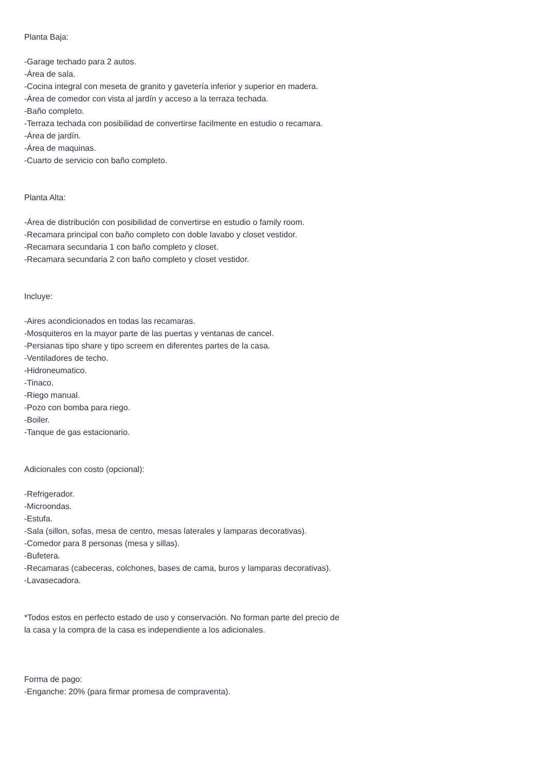Planta Baja:
-Garage techado para 2 autos.
-Área de sala.
-Cocina integral con meseta de granito y gavetería inferior y superior en madera.
-Área de comedor con vista al jardín y acceso a la terraza techada.
-Baño completo.
-Terraza techada con posibilidad de convertirse facilmente en estudio o recamara.
-Área de jardín.
-Área de maquinas.
-Cuarto de servicio con baño completo.
Planta Alta:
-Área de distribución con posibilidad de convertirse en estudio o family room.
-Recamara principal con baño completo con doble lavabo y closet vestidor.
-Recamara secundaria 1 con baño completo y closet.
-Recamara secundaria 2 con baño completo y closet vestidor.
Incluye:
-Aires acondicionados en todas las recamaras.
-Mosquiteros en la mayor parte de las puertas y ventanas de cancel.
-Persianas tipo share y tipo screem en diferentes partes de la casa.
-Ventiladores de techo.
-Hidroneumatico.
-Tinaco.
-Riego manual.
-Pozo con bomba para riego.
-Boiler.
-Tanque de gas estacionario.
Adicionales con costo (opcional):
-Refrigerador.
-Microondas.
-Estufa.
-Sala (sillon, sofas, mesa de centro, mesas laterales y lamparas decorativas).
-Comedor para 8 personas (mesa y sillas).
-Bufetera.
-Recamaras (cabeceras, colchones, bases de cama, buros y lamparas decorativas).
-Lavasecadora.
*Todos estos en perfecto estado de uso y conservación. No forman parte del precio de la casa y la compra de la casa es independiente a los adicionales.
Forma de pago:
-Enganche: 20% (para firmar promesa de compraventa).